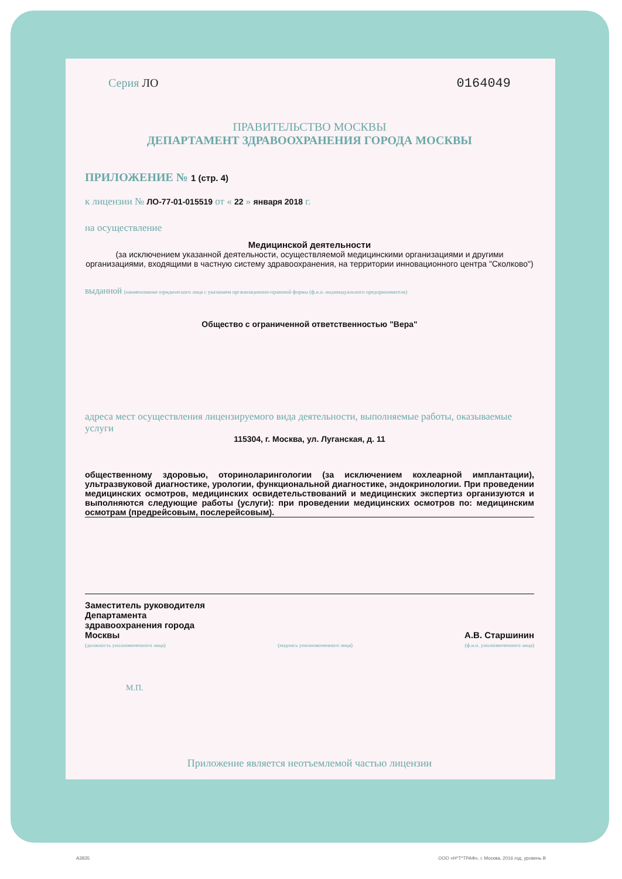Серия ЛО 0164049
ПРАВИТЕЛЬСТВО МОСКВЫ
ДЕПАРТАМЕНТ ЗДРАВООХРАНЕНИЯ ГОРОДА МОСКВЫ
ПРИЛОЖЕНИЕ № 1 (стр. 4)
к лицензии № ЛО-77-01-015519 от « 22 » января 2018 г.
на осуществление
Медицинской деятельности
(за исключением указанной деятельности, осуществляемой медицинскими организациями и другими организациями, входящими в частную систему здравоохранения, на территории инновационного центра "Сколково")
выданной (наименование юридического лица с указанием организационно-правовой формы (ф.и.о. индивидуального предпринимателя)
Общество с ограниченной ответственностью "Вера"
адреса мест осуществления лицензируемого вида деятельности, выполняемые работы, оказываемые услуги
115304, г. Москва, ул. Луганская, д. 11
общественному здоровью, оториноларингологии (за исключением кохлеарной имплантации), ультразвуковой диагностике, урологии, функциональной диагностике, эндокринологии. При проведении медицинских осмотров, медицинских освидетельствований и медицинских экспертиз организуются и выполняются следующие работы (услуги): при проведении медицинских осмотров по: медицинским осмотрам (предрейсовым, послерейсовым).
Заместитель руководителя
Департамента
здравоохранения города
Москвы
А.В. Старшинин
(должность уполномоченного лица) (подпись уполномоченного лица) (ф.и.о. уполномоченного лица)
М.П.
Приложение является неотъемлемой частью лицензии
А3835 ООО «Н*Т*ТРАФ», г. Москва, 2016 год, уровень В